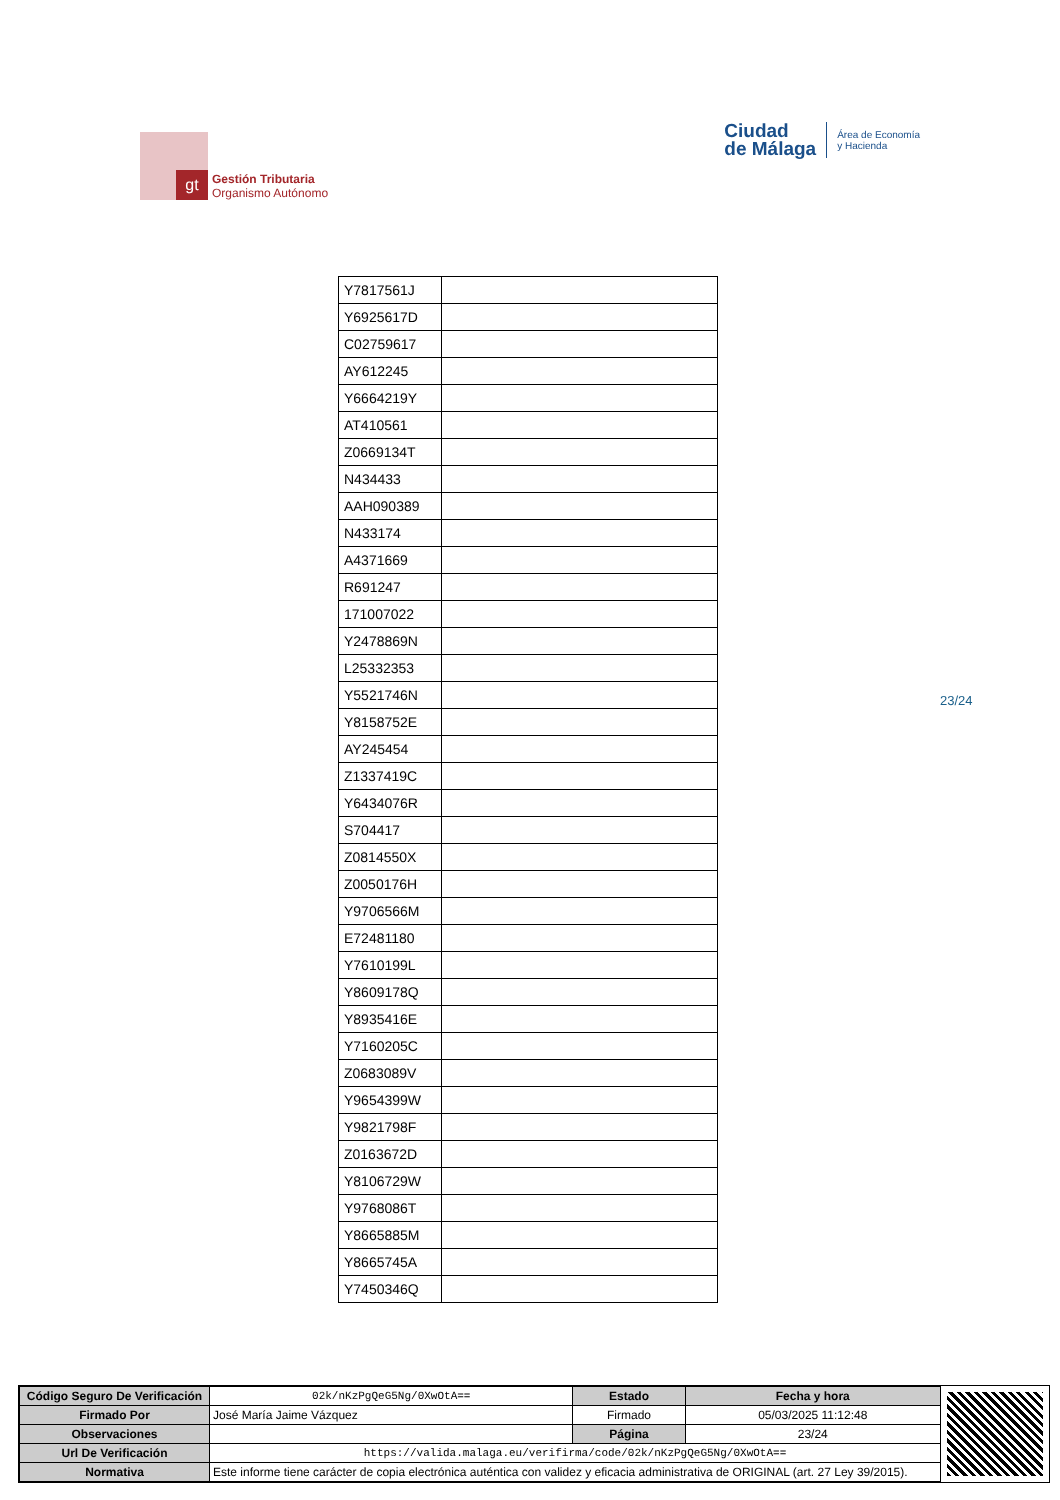gt
Gestión Tributaria
Organismo Autónomo
Ciudad
de Málaga
Área de Economía
y Hacienda
| Y7817561J | |
| Y6925617D | |
| C02759617 | |
| AY612245 | |
| Y6664219Y | |
| AT410561 | |
| Z0669134T | |
| N434433 | |
| AAH090389 | |
| N433174 | |
| A4371669 | |
| R691247 | |
| 171007022 | |
| Y2478869N | |
| L25332353 | |
| Y5521746N | |
| Y8158752E | |
| AY245454 | |
| Z1337419C | |
| Y6434076R | |
| S704417 | |
| Z0814550X | |
| Z0050176H | |
| Y9706566M | |
| E72481180 | |
| Y7610199L | |
| Y8609178Q | |
| Y8935416E | |
| Y7160205C | |
| Z0683089V | |
| Y9654399W | |
| Y9821798F | |
| Z0163672D | |
| Y8106729W | |
| Y9768086T | |
| Y8665885M | |
| Y8665745A | |
| Y7450346Q | |
23/24
| Código Seguro De Verificación | 02k/nKzPgQeG5Ng/0XwOtA== | Estado | Fecha y hora |
| Firmado Por | José María Jaime Vázquez | Firmado | 05/03/2025 11:12:48 |
| Observaciones | | Página | 23/24 |
| Url De Verificación | https://valida.malaga.eu/verifirma/code/02k/nKzPgQeG5Ng/0XwOtA== | | |
| Normativa | Este informe tiene carácter de copia electrónica auténtica con validez y eficacia administrativa de ORIGINAL (art. 27 Ley 39/2015). | | |